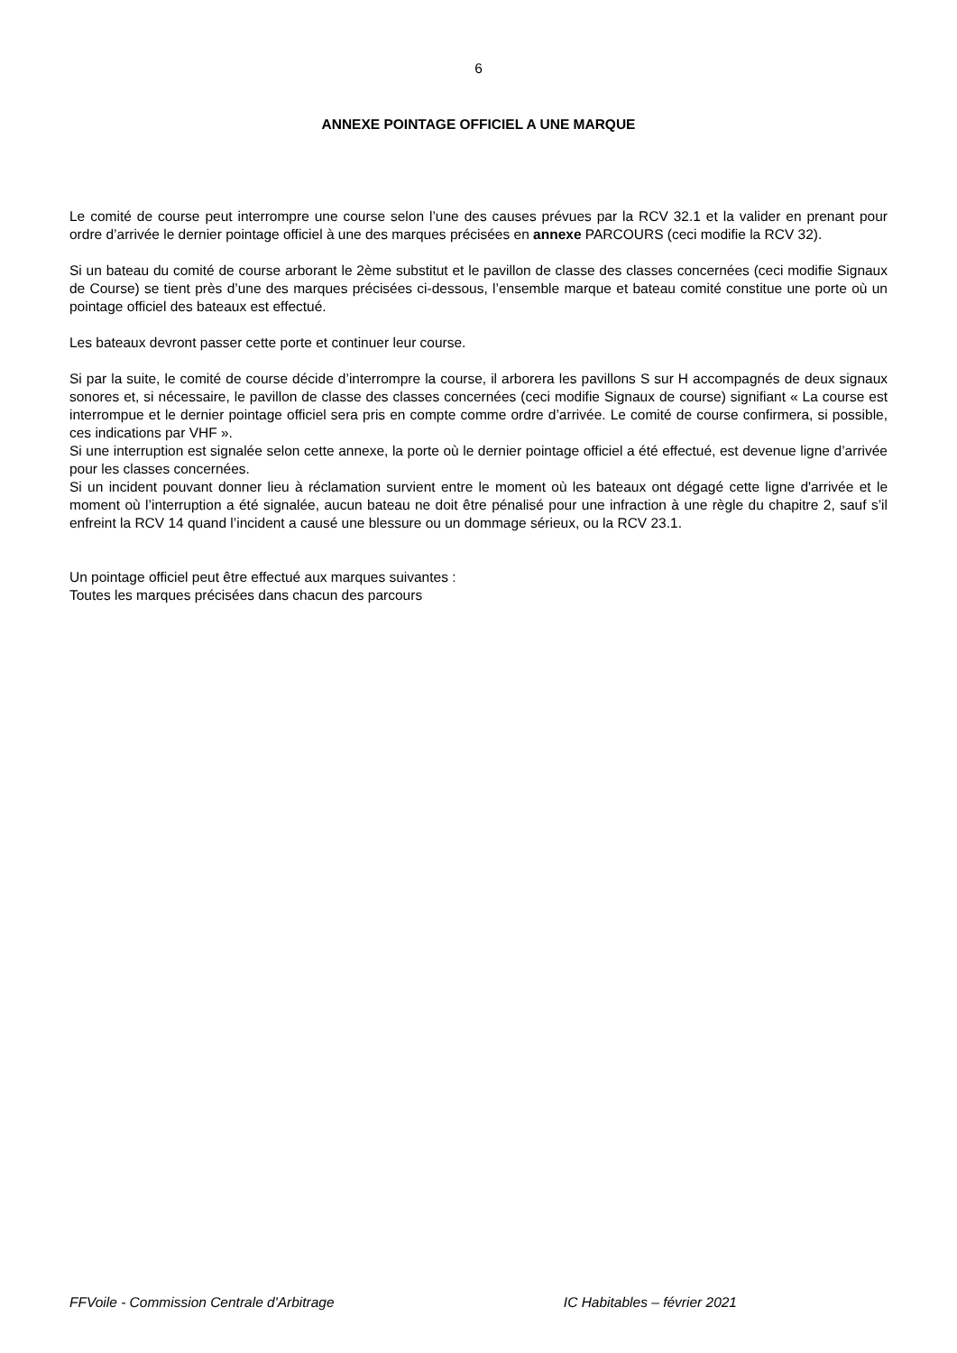6
ANNEXE POINTAGE OFFICIEL A UNE MARQUE
Le comité de course peut interrompre une course selon l’une des causes prévues par la RCV 32.1 et la valider en prenant pour ordre d’arrivée le dernier pointage officiel à une des marques précisées en annexe PARCOURS (ceci modifie la RCV 32).
Si un bateau du comité de course arborant le 2ème substitut et le pavillon de classe des classes concernées (ceci modifie Signaux de Course) se tient près d’une des marques précisées ci-dessous, l’ensemble marque et bateau comité constitue une porte où un pointage officiel des bateaux est effectué.
Les bateaux devront passer cette porte et continuer leur course.
Si par la suite, le comité de course décide d’interrompre la course, il arborera les pavillons S sur H accompagnés de deux signaux sonores et, si nécessaire, le pavillon de classe des classes concernées (ceci modifie Signaux de course) signifiant « La course est interrompue et le dernier pointage officiel sera pris en compte comme ordre d’arrivée. Le comité de course confirmera, si possible, ces indications par VHF ».
Si une interruption est signalée selon cette annexe, la porte où le dernier pointage officiel a été effectué, est devenue ligne d’arrivée pour les classes concernées.
Si un incident pouvant donner lieu à réclamation survient entre le moment où les bateaux ont dégagé cette ligne d'arrivée et le moment où l’interruption a été signalée, aucun bateau ne doit être pénalisé pour une infraction à une règle du chapitre 2, sauf s’il enfreint la RCV 14 quand l’incident a causé une blessure ou un dommage sérieux, ou la RCV 23.1.
Un pointage officiel peut être effectué aux marques suivantes :
Toutes les marques précisées dans chacun des parcours
FFVoile - Commission Centrale d'Arbitrage IC Habitables – février 2021